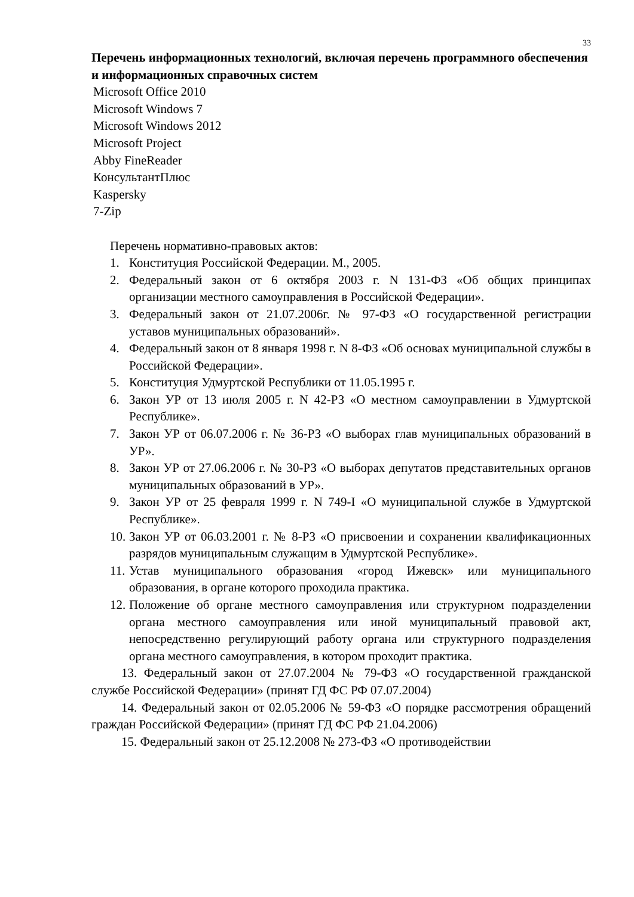33
Перечень информационных технологий, включая перечень программного обеспечения и информационных справочных систем
Microsoft Office 2010
Microsoft Windows 7
Microsoft Windows 2012
Microsoft Project
Abby FineReader
КонсультантПлюс
Kaspersky
7-Zip
Перечень нормативно-правовых актов:
1. Конституция Российской Федерации. М., 2005.
2. Федеральный закон от 6 октября 2003 г. N 131-ФЗ «Об общих принципах организации местного самоуправления в Российской Федерации».
3. Федеральный закон от 21.07.2006г. № 97-ФЗ «О государственной регистрации уставов муниципальных образований».
4. Федеральный закон от 8 января 1998 г. N 8-ФЗ «Об основах муниципальной службы в Российской Федерации».
5. Конституция Удмуртской Республики от 11.05.1995 г.
6. Закон УР от 13 июля 2005 г. N 42-РЗ «О местном самоуправлении в Удмуртской Республике».
7. Закон УР от 06.07.2006 г. № 36-РЗ «О выборах глав муниципальных образований в УР».
8. Закон УР от 27.06.2006 г. № 30-РЗ «О выборах депутатов представительных органов муниципальных образований в УР».
9. Закон УР от 25 февраля 1999 г. N 749-I «О муниципальной службе в Удмуртской Республике».
10. Закон УР от 06.03.2001 г. № 8-РЗ «О присвоении и сохранении квалификационных разрядов муниципальным служащим в Удмуртской Республике».
11. Устав муниципального образования «город Ижевск» или муниципального образования, в органе которого проходила практика.
12. Положение об органе местного самоуправления или структурном подразделении органа местного самоуправления или иной муниципальный правовой акт, непосредственно регулирующий работу органа или структурного подразделения органа местного самоуправления, в котором проходит практика.
13. Федеральный закон от 27.07.2004 № 79-ФЗ «О государственной гражданской службе Российской Федерации» (принят ГД ФС РФ 07.07.2004)
14. Федеральный закон от 02.05.2006 № 59-ФЗ «О порядке рассмотрения обращений граждан Российской Федерации» (принят ГД ФС РФ 21.04.2006)
15. Федеральный закон от 25.12.2008 № 273-ФЗ «О противодействии